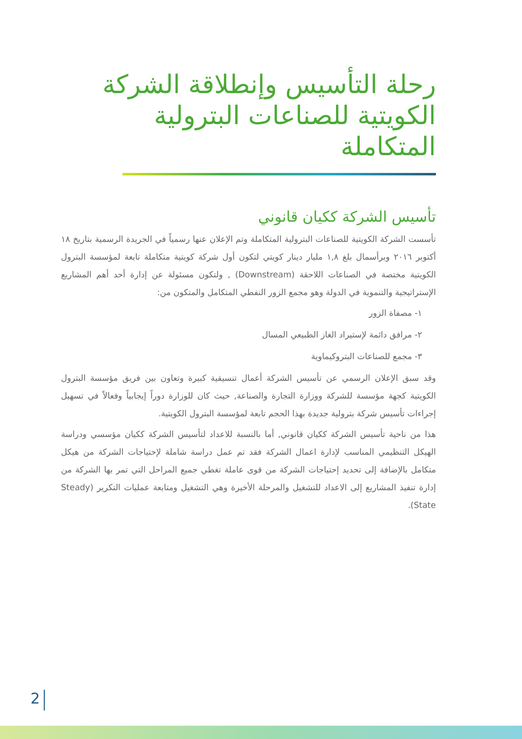رحلة التأسيس وإنطلاقة الشركة الكويتية للصناعات البترولية المتكاملة
تأسيس الشركة ككيان قانوني
تأسست الشركة الكويتية للصناعات البترولية المتكاملة وتم الإعلان عنها رسمياً في الجريدة الرسمية بتاريخ ١٨ أكتوبر ٢٠١٦ وبرأسمال بلغ ١,٨ مليار دينار كويتي لتكون أول شركة كويتية متكاملة تابعة لمؤسسة البترول الكويتية مختصة في الصناعات اللاحقة (Downstream) , ولتكون مسئولة عن إدارة أحد أهم المشاريع الإستراتيجية والتنموية في الدولة وهو مجمع الزور النفطي المتكامل والمتكون من:
١- مصفاة الزور
٢- مرافق دائمة لإستيراد الغاز الطبيعي المسال
٣- مجمع للصناعات البتروكيماوية
وقد سبق الإعلان الرسمي عن تأسيس الشركة أعمال تنسيقية كبيرة وتعاون بين فريق مؤسسة البترول الكويتية كجهة مؤسسة للشركة ووزارة التجارة والصناعة, حيث كان للوزارة دوراً إيجابياً وفعالاً في تسهيل إجراءات تأسيس شركة بترولية جديدة بهذا الحجم تابعة لمؤسسة البترول الكويتية.
هذا من ناحية تأسيس الشركة ككيان قانوني, أما بالنسبة للاعداد لتأسيس الشركة ككيان مؤسسي ودراسة الهيكل التنظيمي المناسب لإدارة اعمال الشركة فقد تم عمل دراسة شاملة لإحتياجات الشركة من هيكل متكامل بالإضافة إلى تحديد إحتياجات الشركة من قوى عاملة تغطي جميع المراحل التي تمر بها الشركة من إدارة تنفيذ المشاريع إلى الاعداد للتشغيل والمرحلة الأخيرة وهي التشغيل ومتابعة عمليات التكرير (Steady State).
2